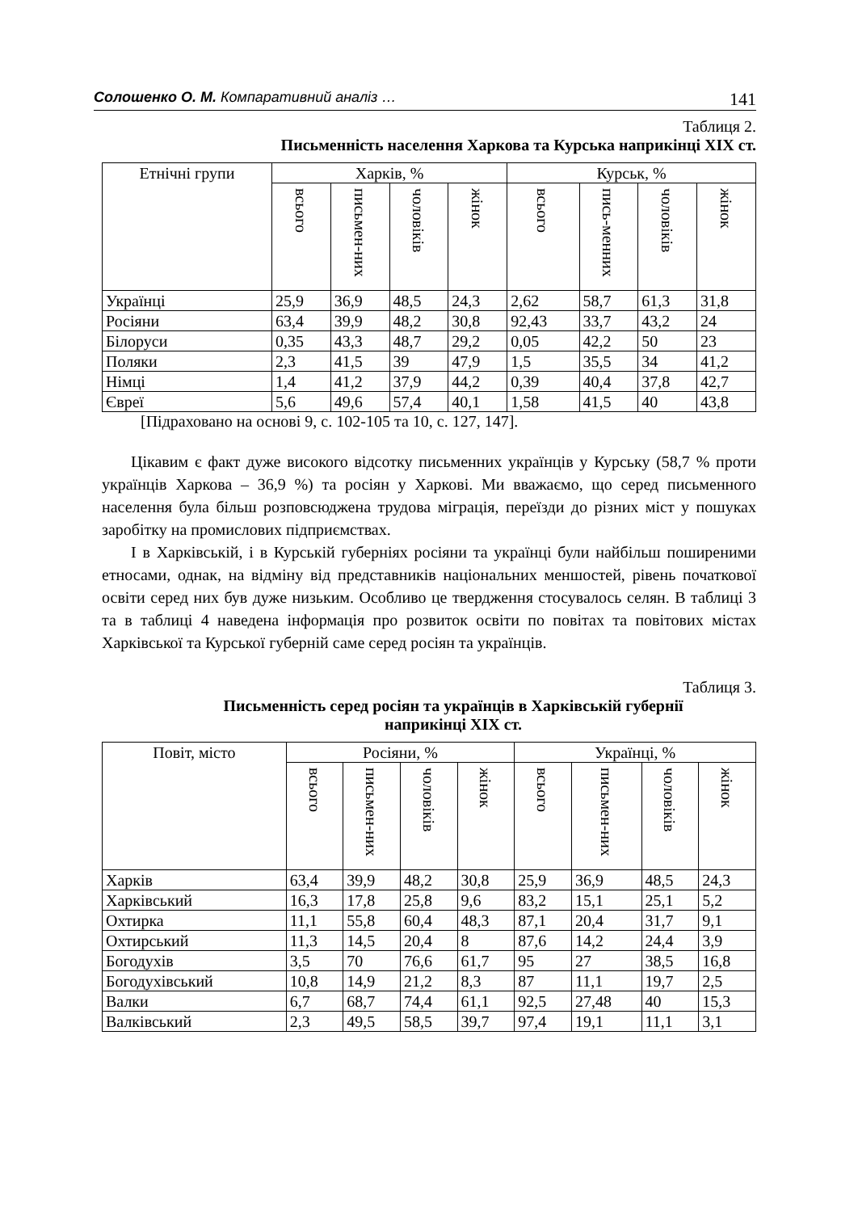Солошенко О. М. Компаративний аналіз … 141
Таблиця 2.
Письменність населення Харкова та Курська наприкінці XIX ст.
| Етнічні групи | Харків, % | | | | Курськ, % | | | |
| --- | --- | --- | --- | --- | --- | --- | --- | --- |
| | всього | письмен-них | чоловіків | жінок | всього | пись-менних | чоловіків | жінок |
| Українці | 25,9 | 36,9 | 48,5 | 24,3 | 2,62 | 58,7 | 61,3 | 31,8 |
| Росіяни | 63,4 | 39,9 | 48,2 | 30,8 | 92,43 | 33,7 | 43,2 | 24 |
| Білоруси | 0,35 | 43,3 | 48,7 | 29,2 | 0,05 | 42,2 | 50 | 23 |
| Поляки | 2,3 | 41,5 | 39 | 47,9 | 1,5 | 35,5 | 34 | 41,2 |
| Німці | 1,4 | 41,2 | 37,9 | 44,2 | 0,39 | 40,4 | 37,8 | 42,7 |
| Євреї | 5,6 | 49,6 | 57,4 | 40,1 | 1,58 | 41,5 | 40 | 43,8 |
[Підраховано на основі 9, с. 102-105 та 10, с. 127, 147].
Цікавим є факт дуже високого відсотку письменних українців у Курську (58,7 % проти українців Харкова – 36,9 %) та росіян у Харкові. Ми вважаємо, що серед письменного населення була більш розповсюджена трудова міграція, переїзди до різних міст у пошуках заробітку на промислових підприємствах.
І в Харківській, і в Курській губерніях росіяни та українці були найбільш поширеними етносами, однак, на відміну від представників національних меншостей, рівень початкової освіти серед них був дуже низьким. Особливо це твердження стосувалось селян. В таблиці 3 та в таблиці 4 наведена інформація про розвиток освіти по повітах та повітових містах Харківської та Курської губерній саме серед росіян та українців.
Таблиця 3.
Письменність серед росіян та українців в Харківській губернії
наприкінці XIX ст.
| Повіт, місто | Росіяни, % | | | | Українці, % | | | |
| --- | --- | --- | --- | --- | --- | --- | --- | --- |
| | всього | письмен-них | чоловіків | жінок | всього | письмен-них | чоловіків | жінок |
| Харків | 63,4 | 39,9 | 48,2 | 30,8 | 25,9 | 36,9 | 48,5 | 24,3 |
| Харківський | 16,3 | 17,8 | 25,8 | 9,6 | 83,2 | 15,1 | 25,1 | 5,2 |
| Охтирка | 11,1 | 55,8 | 60,4 | 48,3 | 87,1 | 20,4 | 31,7 | 9,1 |
| Охтирський | 11,3 | 14,5 | 20,4 | 8 | 87,6 | 14,2 | 24,4 | 3,9 |
| Богодухів | 3,5 | 70 | 76,6 | 61,7 | 95 | 27 | 38,5 | 16,8 |
| Богодухівський | 10,8 | 14,9 | 21,2 | 8,3 | 87 | 11,1 | 19,7 | 2,5 |
| Валки | 6,7 | 68,7 | 74,4 | 61,1 | 92,5 | 27,48 | 40 | 15,3 |
| Валківський | 2,3 | 49,5 | 58,5 | 39,7 | 97,4 | 19,1 | 11,1 | 3,1 |